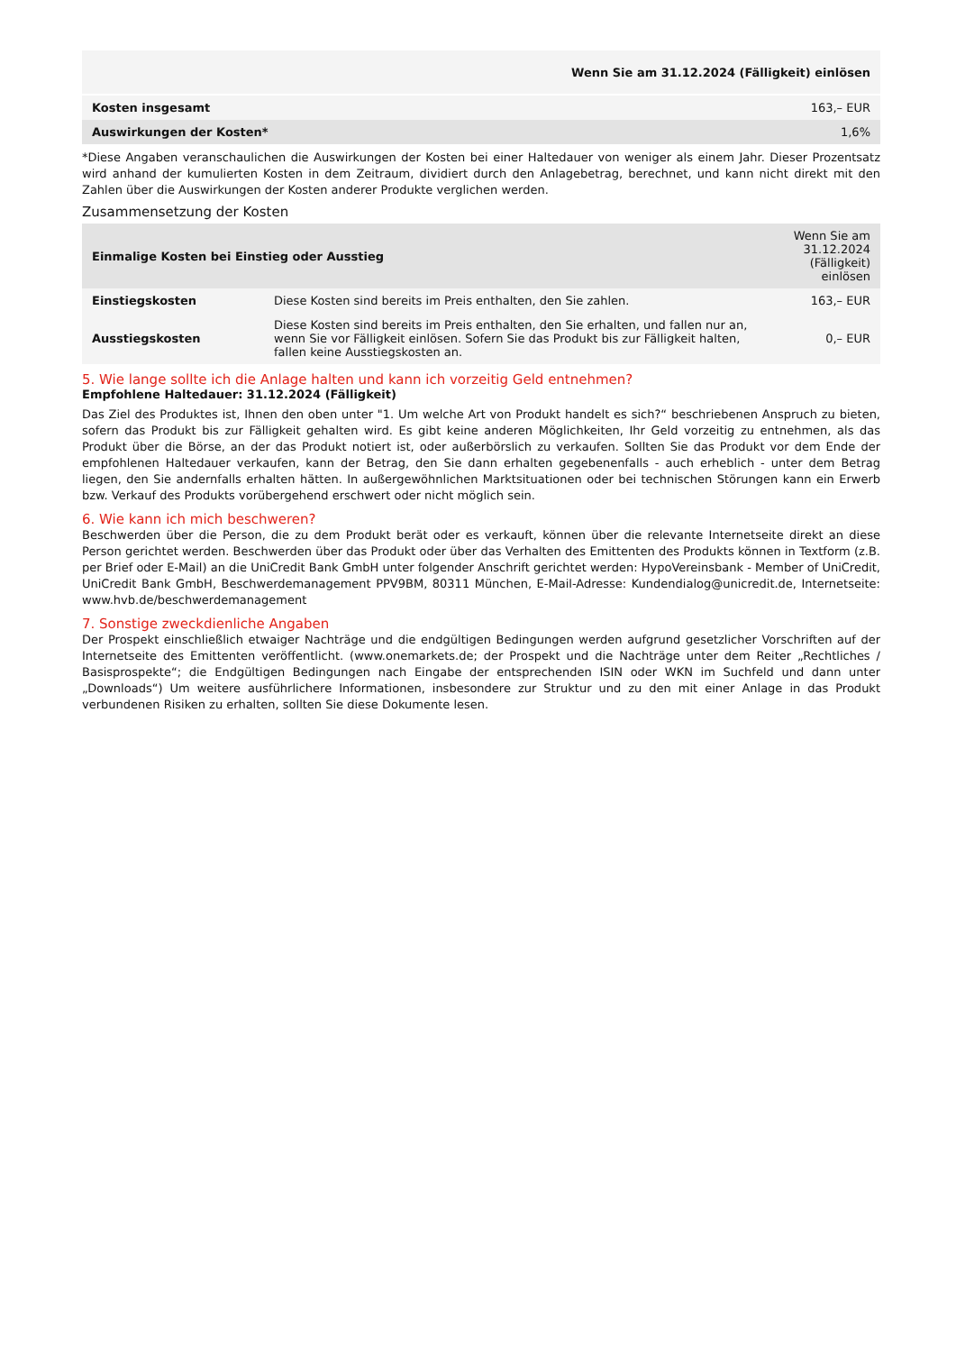| Wenn Sie am 31.12.2024 (Fälligkeit) einlösen | |
| Kosten insgesamt | 163,– EUR |
| Auswirkungen der Kosten* | 1,6% |
*Diese Angaben veranschaulichen die Auswirkungen der Kosten bei einer Haltedauer von weniger als einem Jahr. Dieser Prozentsatz wird anhand der kumulierten Kosten in dem Zeitraum, dividiert durch den Anlagebetrag, berechnet, und kann nicht direkt mit den Zahlen über die Auswirkungen der Kosten anderer Produkte verglichen werden.
Zusammensetzung der Kosten
| Einmalige Kosten bei Einstieg oder Ausstieg | | Wenn Sie am 31.12.2024 (Fälligkeit) einlösen |
| --- | --- | --- |
| Einstiegskosten | Diese Kosten sind bereits im Preis enthalten, den Sie zahlen. | 163,– EUR |
| Ausstiegskosten | Diese Kosten sind bereits im Preis enthalten, den Sie erhalten, und fallen nur an, wenn Sie vor Fälligkeit einlösen. Sofern Sie das Produkt bis zur Fälligkeit halten, fallen keine Ausstiegskosten an. | 0,– EUR |
5. Wie lange sollte ich die Anlage halten und kann ich vorzeitig Geld entnehmen?
Empfohlene Haltedauer: 31.12.2024 (Fälligkeit)
Das Ziel des Produktes ist, Ihnen den oben unter "1. Um welche Art von Produkt handelt es sich?“ beschriebenen Anspruch zu bieten, sofern das Produkt bis zur Fälligkeit gehalten wird. Es gibt keine anderen Möglichkeiten, Ihr Geld vorzeitig zu entnehmen, als das Produkt über die Börse, an der das Produkt notiert ist, oder außerbörslich zu verkaufen. Sollten Sie das Produkt vor dem Ende der empfohlenen Haltedauer verkaufen, kann der Betrag, den Sie dann erhalten gegebenenfalls - auch erheblich - unter dem Betrag liegen, den Sie andernfalls erhalten hätten. In außergewöhnlichen Marktsituationen oder bei technischen Störungen kann ein Erwerb bzw. Verkauf des Produkts vorübergehend erschwert oder nicht möglich sein.
6. Wie kann ich mich beschweren?
Beschwerden über die Person, die zu dem Produkt berät oder es verkauft, können über die relevante Internetseite direkt an diese Person gerichtet werden. Beschwerden über das Produkt oder über das Verhalten des Emittenten des Produkts können in Textform (z.B. per Brief oder E-Mail) an die UniCredit Bank GmbH unter folgender Anschrift gerichtet werden: HypoVereinsbank - Member of UniCredit, UniCredit Bank GmbH, Beschwerdemanagement PPV9BM, 80311 München, E-Mail-Adresse: Kundendialog@unicredit.de, Internetseite: www.hvb.de/beschwerdemanagement
7. Sonstige zweckdienliche Angaben
Der Prospekt einschließlich etwaiger Nachträge und die endgültigen Bedingungen werden aufgrund gesetzlicher Vorschriften auf der Internetseite des Emittenten veröffentlicht. (www.onemarkets.de; der Prospekt und die Nachträge unter dem Reiter „Rechtliches / Basisprospekte“; die Endgültigen Bedingungen nach Eingabe der entsprechenden ISIN oder WKN im Suchfeld und dann unter „Downloads“) Um weitere ausführlichere Informationen, insbesondere zur Struktur und zu den mit einer Anlage in das Produkt verbundenen Risiken zu erhalten, sollten Sie diese Dokumente lesen.